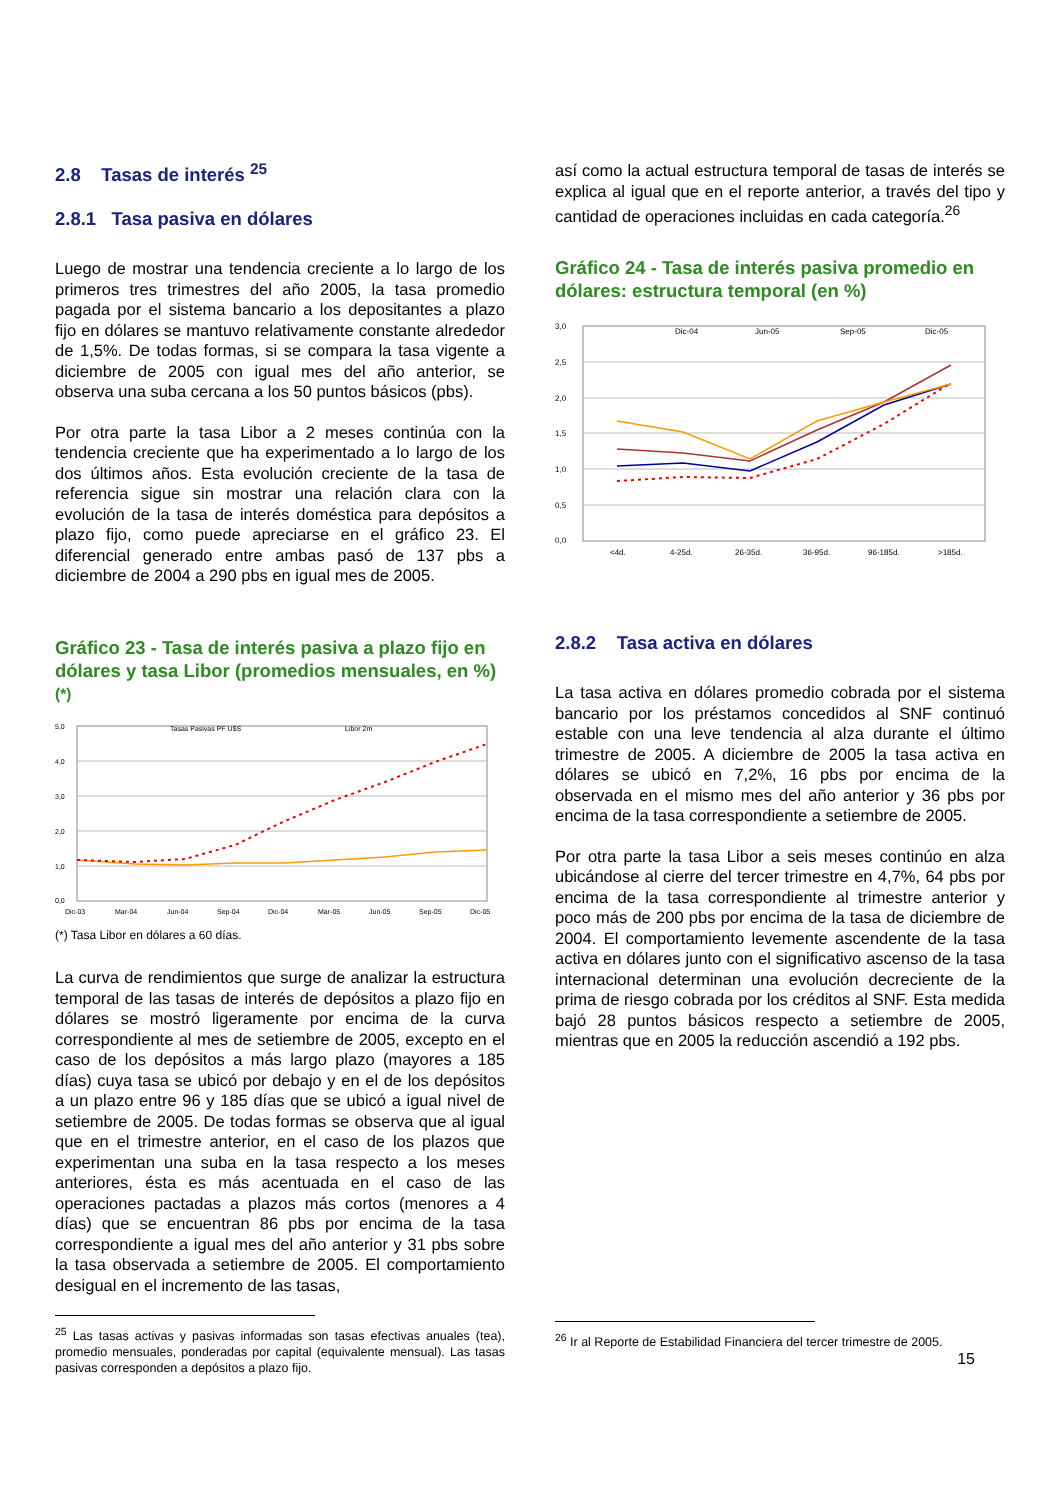2.8 Tasas de interés <sup>25</sup>
2.8.1 Tasa pasiva en dólares
Luego de mostrar una tendencia creciente a lo largo de los primeros tres trimestres del año 2005, la tasa promedio pagada por el sistema bancario a los depositantes a plazo fijo en dólares se mantuvo relativamente constante alrededor de 1,5%. De todas formas, si se compara la tasa vigente a diciembre de 2005 con igual mes del año anterior, se observa una suba cercana a los 50 puntos básicos (pbs).
Por otra parte la tasa Libor a 2 meses continúa con la tendencia creciente que ha experimentado a lo largo de los dos últimos años. Esta evolución creciente de la tasa de referencia sigue sin mostrar una relación clara con la evolución de la tasa de interés doméstica para depósitos a plazo fijo, como puede apreciarse en el gráfico 23. El diferencial generado entre ambas pasó de 137 pbs a diciembre de 2004 a 290 pbs en igual mes de 2005.
Gráfico 23 - Tasa de interés pasiva a plazo fijo en dólares y tasa Libor (promedios mensuales, en %)<sup>(*)</sup>
5,0
4,0
3,0
2,0
1,0
0,0
Tasas Pasivas PF U$S
Libor 2m
Dic-03
Mar-04
Jun-04
Sep-04
Dic-04
Mar-05
Jun-05
Sep-05
Dic-05
(*) Tasa Libor en dólares a 60 días.
La curva de rendimientos que surge de analizar la estructura temporal de las tasas de interés de depósitos a plazo fijo en dólares se mostró ligeramente por encima de la curva correspondiente al mes de setiembre de 2005, excepto en el caso de los depósitos a más largo plazo (mayores a 185 días) cuya tasa se ubicó por debajo y en el de los depósitos a un plazo entre 96 y 185 días que se ubicó a igual nivel de setiembre de 2005. De todas formas se observa que al igual que en el trimestre anterior, en el caso de los plazos que experimentan una suba en la tasa respecto a los meses anteriores, ésta es más acentuada en el caso de las operaciones pactadas a plazos más cortos (menores a 4 días) que se encuentran 86 pbs por encima de la tasa correspondiente a igual mes del año anterior y 31 pbs sobre la tasa observada a setiembre de 2005. El comportamiento desigual en el incremento de las tasas,
<sup>25</sup> Las tasas activas y pasivas informadas son tasas efectivas anuales (tea), promedio mensuales, ponderadas por capital (equivalente mensual). Las tasas pasivas corresponden a depósitos a plazo fijo.
así como la actual estructura temporal de tasas de interés se explica al igual que en el reporte anterior, a través del tipo y cantidad de operaciones incluidas en cada categoría.<sup>26</sup>
Gráfico 24 - Tasa de interés pasiva promedio en dólares: estructura temporal (en %)
3,0
2,5
2,0
1,5
1,0
0,5
0,0
Dic-04
Jun-05
Sep-05
Dic-05
<4d.
4-25d.
26-35d.
36-95d.
96-185d.
>185d.
2.8.2 Tasa activa en dólares
La tasa activa en dólares promedio cobrada por el sistema bancario por los préstamos concedidos al SNF continuó estable con una leve tendencia al alza durante el último trimestre de 2005. A diciembre de 2005 la tasa activa en dólares se ubicó en 7,2%, 16 pbs por encima de la observada en el mismo mes del año anterior y 36 pbs por encima de la tasa correspondiente a setiembre de 2005.
Por otra parte la tasa Libor a seis meses continúo en alza ubicándose al cierre del tercer trimestre en 4,7%, 64 pbs por encima de la tasa correspondiente al trimestre anterior y poco más de 200 pbs por encima de la tasa de diciembre de 2004. El comportamiento levemente ascendente de la tasa activa en dólares junto con el significativo ascenso de la tasa internacional determinan una evolución decreciente de la prima de riesgo cobrada por los créditos al SNF. Esta medida bajó 28 puntos básicos respecto a setiembre de 2005, mientras que en 2005 la reducción ascendió a 192 pbs.
<sup>26</sup> Ir al Reporte de Estabilidad Financiera del tercer trimestre de 2005.
15